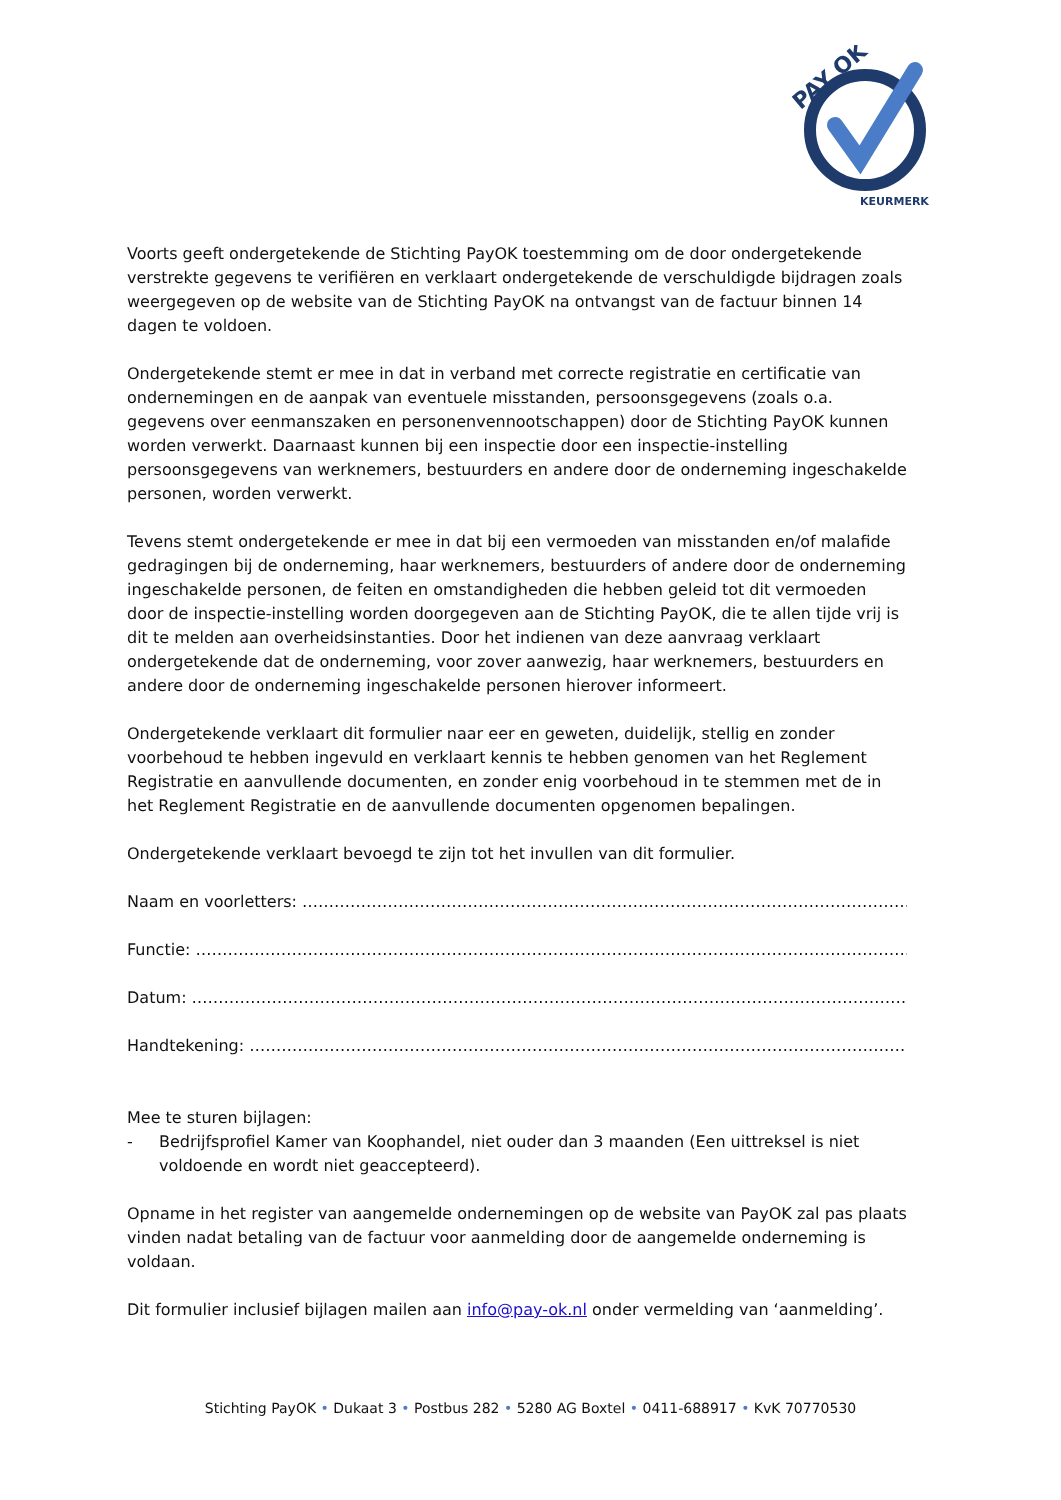PAY OK
KEURMERK
Voorts geeft ondergetekende de Stichting PayOK toestemming om de door ondergetekende verstrekte gegevens te verifiëren en verklaart ondergetekende de verschuldigde bijdragen zoals weergegeven op de website van de Stichting PayOK na ontvangst van de factuur binnen 14 dagen te voldoen.
Ondergetekende stemt er mee in dat in verband met correcte registratie en certificatie van ondernemingen en de aanpak van eventuele misstanden, persoonsgegevens (zoals o.a. gegevens over eenmanszaken en personenvennootschappen) door de Stichting PayOK kunnen worden verwerkt. Daarnaast kunnen bij een inspectie door een inspectie-instelling persoonsgegevens van werknemers, bestuurders en andere door de onderneming ingeschakelde personen, worden verwerkt.
Tevens stemt ondergetekende er mee in dat bij een vermoeden van misstanden en/of malafide gedragingen bij de onderneming, haar werknemers, bestuurders of andere door de onderneming ingeschakelde personen, de feiten en omstandigheden die hebben geleid tot dit vermoeden door de inspectie-instelling worden doorgegeven aan de Stichting PayOK, die te allen tijde vrij is dit te melden aan overheidsinstanties. Door het indienen van deze aanvraag verklaart ondergetekende dat de onderneming, voor zover aanwezig, haar werknemers, bestuurders en andere door de onderneming ingeschakelde personen hierover informeert.
Ondergetekende verklaart dit formulier naar eer en geweten, duidelijk, stellig en zonder voorbehoud te hebben ingevuld en verklaart kennis te hebben genomen van het Reglement Registratie en aanvullende documenten, en zonder enig voorbehoud in te stemmen met de in het Reglement Registratie en de aanvullende documenten opgenomen bepalingen.
Ondergetekende verklaart bevoegd te zijn tot het invullen van dit formulier.
Naam en voorletters: ……………………………………………………………………………………………………………
Functie: ……………………………………………………………………………………………………………………………..
Datum: ……………………………………………………………………………………………………………………………
Handtekening: …………………………………………………………………………………………………………………..
Mee te sturen bijlagen:
- Bedrijfsprofiel Kamer van Koophandel, niet ouder dan 3 maanden (Een uittreksel is niet voldoende en wordt niet geaccepteerd).
Opname in het register van aangemelde ondernemingen op de website van PayOK zal pas plaats vinden nadat betaling van de factuur voor aanmelding door de aangemelde onderneming is voldaan.
Dit formulier inclusief bijlagen mailen aan info@pay-ok.nl onder vermelding van ‘aanmelding’.
Stichting PayOK • Dukaat 3 • Postbus 282 • 5280 AG Boxtel • 0411-688917 • KvK 70770530